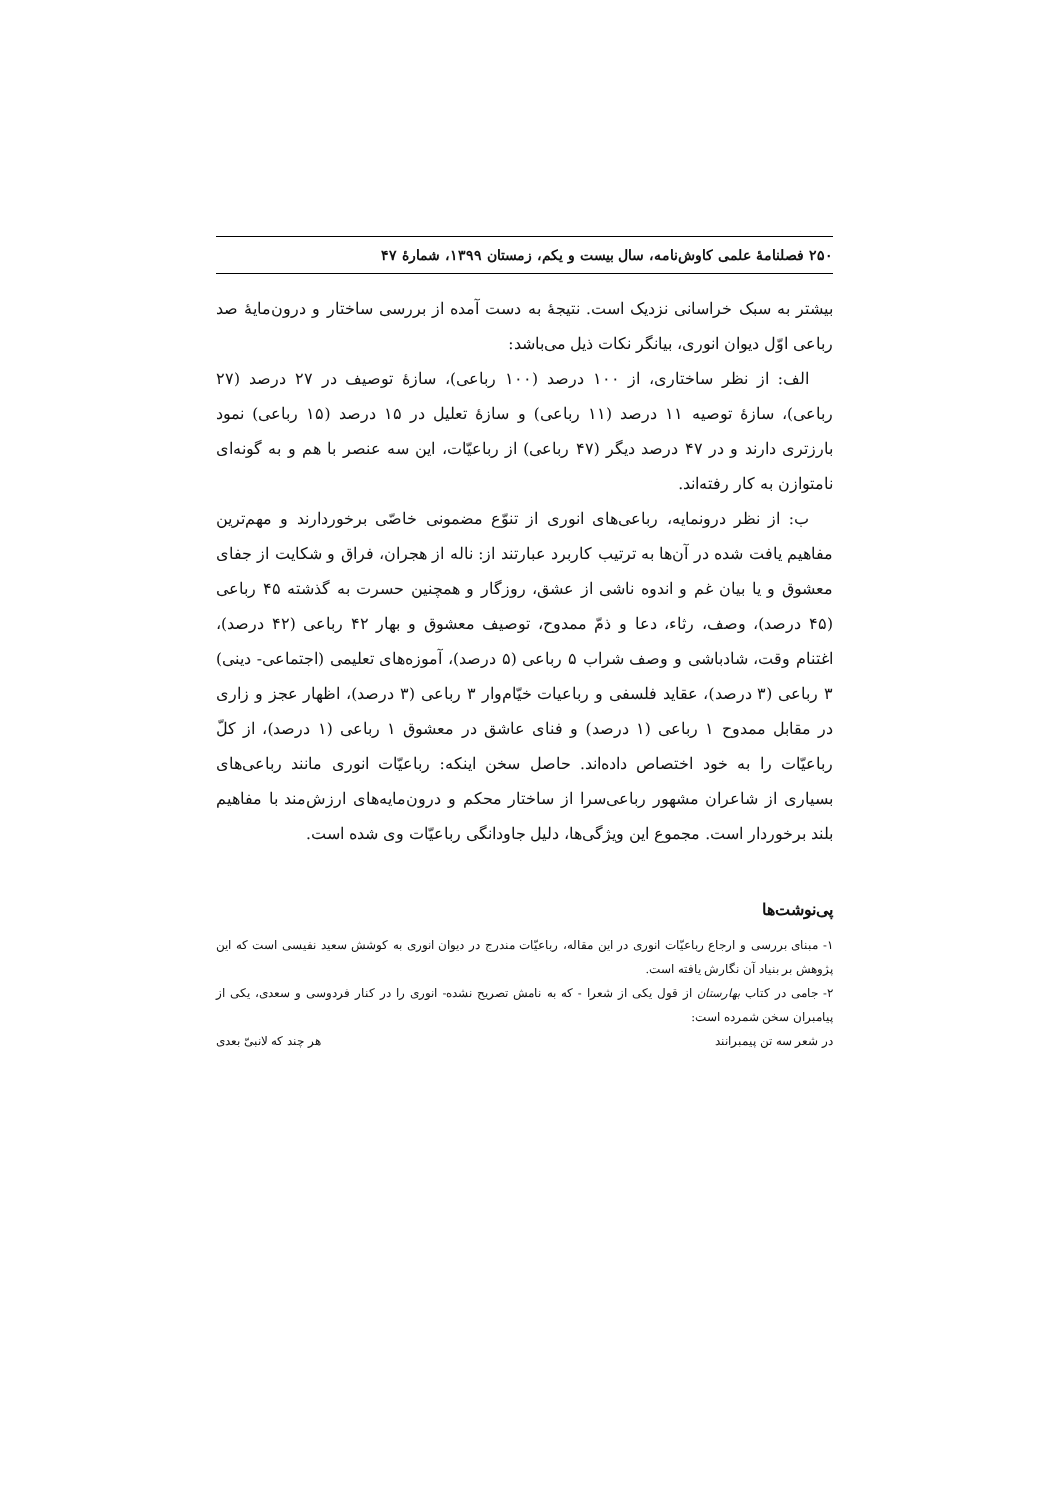۲۵۰ فصلنامهٔ علمی کاوش‌نامه، سال بیست و یکم، زمستان ۱۳۹۹، شمارهٔ ۴۷
بیشتر به سبک خراسانی نزدیک است. نتیجهٔ به دست آمده از بررسی ساختار و درون‌مایهٔ صد رباعی اوّل دیوان انوری، بیانگر نکات ذیل می‌باشد:
الف: از نظر ساختاری، از ۱۰۰ درصد (۱۰۰ رباعی)، سازهٔ توصیف در ۲۷ درصد (۲۷ رباعی)، سازهٔ توصیه ۱۱ درصد (۱۱ رباعی) و سازهٔ تعلیل در ۱۵ درصد (۱۵ رباعی) نمود بارزتری دارند و در ۴۷ درصد دیگر (۴۷ رباعی) از رباعیّات، این سه عنصر با هم و به گونه‌ای نامتوازن به کار رفته‌اند.
ب: از نظر درونمایه، رباعی‌های انوری از تنوّع مضمونی خاصّی برخوردارند و مهم‌ترین مفاهیم یافت شده در آن‌ها به ترتیب کاربرد عبارتند از: ناله از هجران، فراق و شکایت از جفای معشوق و یا بیان غم و اندوه ناشی از عشق، روزگار و همچنین حسرت به گذشته ۴۵ رباعی (۴۵ درصد)، وصف، رثاء، دعا و ذمّ ممدوح، توصیف معشوق و بهار ۴۲ رباعی (۴۲ درصد)، اغتنام وقت، شادباشی و وصف شراب ۵ رباعی (۵ درصد)، آموزه‌های تعلیمی (اجتماعی- دینی) ۳ رباعی (۳ درصد)، عقاید فلسفی و رباعیات خیّام‌وار ۳ رباعی (۳ درصد)، اظهار عجز و زاری در مقابل ممدوح ۱ رباعی (۱ درصد) و فنای عاشق در معشوق ۱ رباعی (۱ درصد)، از کلّ رباعیّات را به خود اختصاص داده‌اند. حاصل سخن اینکه: رباعیّات انوری مانند رباعی‌های بسیاری از شاعران مشهور رباعی‌سرا از ساختار محکم و درون‌مایه‌های ارزش‌مند با مفاهیم بلند برخوردار است. مجموع این ویژگی‌ها، دلیل جاودانگی رباعیّات وی شده است.
پی‌نوشت‌ها
۱- مبنای بررسی و ارجاع رباعیّات انوری در این مقاله، رباعیّات مندرج در دیوان انوری به کوشش سعید نفیسی است که این پژوهش بر بنیاد آن نگارش یافته است.
۲- جامی در کتاب بهارستان از قول یکی از شعرا - که به نامش تصریح نشده- انوری را در کنار فردوسی و سعدی، یکی از پیامبران سخن شمرده است:
در شعر سه تن پیمبرانند هر چند که لانبیّ بعدی